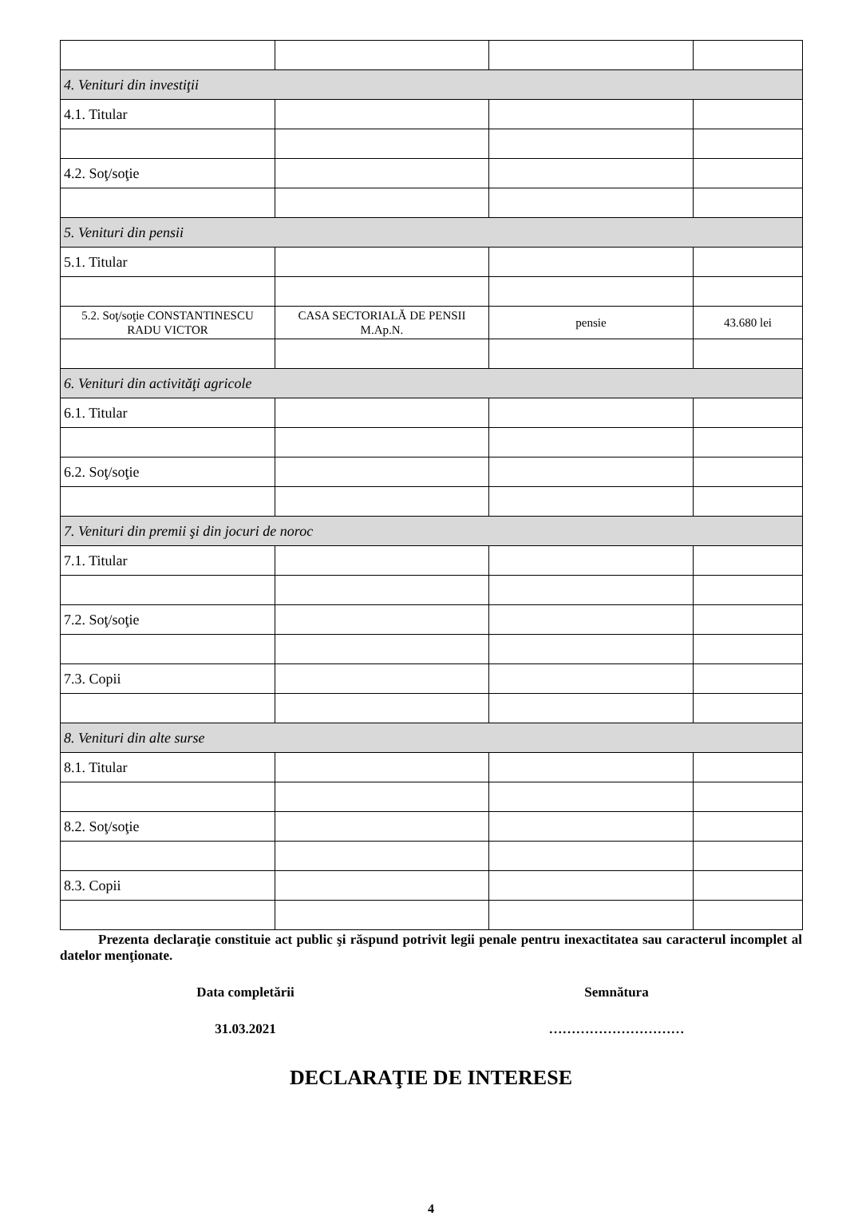| 4. Venituri din investiţii | | | |
| 4.1. Titular | | | |
| 4.2. Soţ/soţie | | | |
| 5. Venituri din pensii | | | |
| 5.1. Titular | | | |
| 5.2. Soţ/soţie CONSTANTINESCU RADU VICTOR | CASA SECTORIALĂ DE PENSII M.Ap.N. | pensie | 43.680 lei |
| 6. Venituri din activităţi agricole | | | |
| 6.1. Titular | | | |
| 6.2. Soţ/soţie | | | |
| 7. Venituri din premii şi din jocuri de noroc | | | |
| 7.1. Titular | | | |
| 7.2. Soţ/soţie | | | |
| 7.3. Copii | | | |
| 8. Venituri din alte surse | | | |
| 8.1. Titular | | | |
| 8.2. Soţ/soţie | | | |
| 8.3. Copii | | | |
Prezenta declaraţie constituie act public şi răspund potrivit legii penale pentru inexactitatea sau caracterul incomplet al datelor menţionate.
Data completării Semnătura
31.03.2021 …………………………
DECLARAŢIE DE INTERESE
4